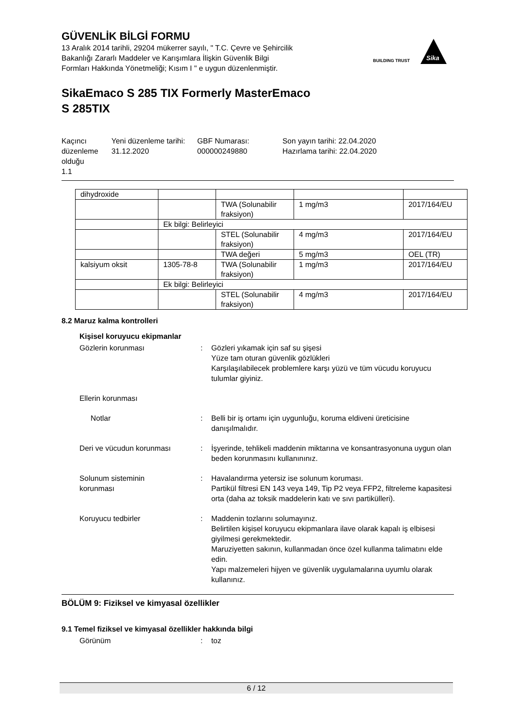GÜVENLİK BİLGİ FORMU
13 Aralık 2014 tarihli, 29204 mükerrer sayılı, " T.C. Çevre ve Şehircilik
Bakanlığı Zararlı Maddeler ve Karışımlara İlişkin Güvenlik Bilgi
Formları Hakkında Yönetmeliği; Kısım I " e uygun düzenlenmiştir.
BUILDING TRUST
Sika
SikaEmaco S 285 TIX Formerly MasterEmaco
S 285TIX
Kaçıncı düzenleme olduğu
1.1
Yeni düzenleme tarihi:
31.12.2020
GBF Numarası:
000000249880
Son yayın tarihi: 22.04.2020
Hazırlama tarihi: 22.04.2020
| dihydroxide | | | | |
| | | TWA (Solunabilir fraksiyon) | 1 mg/m3 | 2017/164/EU |
| | Ek bilgi: Belirleyici | | | |
| | | STEL (Solunabilir fraksiyon) | 4 mg/m3 | 2017/164/EU |
| | | TWA değeri | 5 mg/m3 | OEL (TR) |
| kalsiyum oksit | 1305-78-8 | TWA (Solunabilir fraksiyon) | 1 mg/m3 | 2017/164/EU |
| | Ek bilgi: Belirleyici | | | |
| | | STEL (Solunabilir fraksiyon) | 4 mg/m3 | 2017/164/EU |
8.2 Maruz kalma kontrolleri
Kişisel koruyucu ekipmanlar
Gözlerin korunması : Gözleri yıkamak için saf su şişesi
Yüze tam oturan güvenlik gözlükleri
Karşılaşılabilecek problemlere karşı yüzü ve tüm vücudu koruyucu tulumlar giyiniz.
Ellerin korunması
Notlar : Belli bir iş ortamı için uygunluğu, koruma eldiveni üreticisine danışılmalıdır.
Deri ve vücudun korunması : İşyerinde, tehlikeli maddenin miktarına ve konsantrasyonuna uygun olan beden korunmasını kullanınınız.
Solunum sisteminin
korunması
: Havalandırma yetersiz ise solunum koruması.
Partikül filtresi EN 143 veya 149, Tip P2 veya FFP2, filtreleme kapasitesi orta (daha az toksik maddelerin katı ve sıvı partikülleri).
Koruyucu tedbirler : Maddenin tozlarını solumayınız.
Belirtilen kişisel koruyucu ekipmanlara ilave olarak kapalı iş elbisesi giyilmesi gerekmektedir.
Maruziyetten sakının, kullanmadan önce özel kullanma talimatını elde edin.
Yapı malzemeleri hijyen ve güvenlik uygulamalarına uyumlu olarak kullanınız.
BÖLÜM 9: Fiziksel ve kimyasal özellikler
9.1 Temel fiziksel ve kimyasal özellikler hakkında bilgi
Görünüm : toz
6 / 12